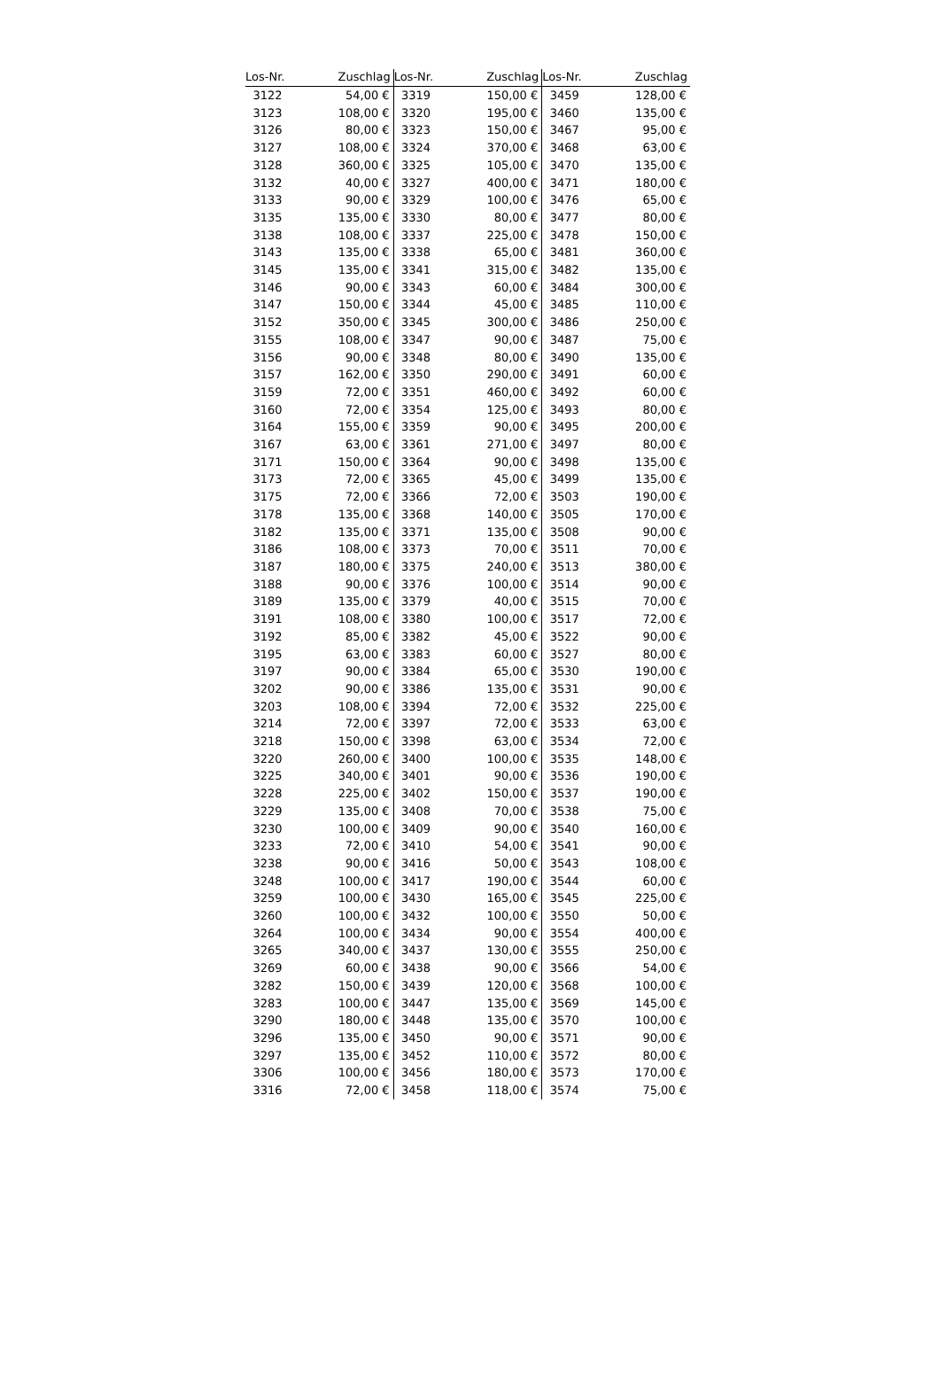| Los-Nr. | Zuschlag | Los-Nr. | Zuschlag | Los-Nr. | Zuschlag |
| --- | --- | --- | --- | --- | --- |
| 3122 | 54,00 € | 3319 | 150,00 € | 3459 | 128,00 € |
| 3123 | 108,00 € | 3320 | 195,00 € | 3460 | 135,00 € |
| 3126 | 80,00 € | 3323 | 150,00 € | 3467 | 95,00 € |
| 3127 | 108,00 € | 3324 | 370,00 € | 3468 | 63,00 € |
| 3128 | 360,00 € | 3325 | 105,00 € | 3470 | 135,00 € |
| 3132 | 40,00 € | 3327 | 400,00 € | 3471 | 180,00 € |
| 3133 | 90,00 € | 3329 | 100,00 € | 3476 | 65,00 € |
| 3135 | 135,00 € | 3330 | 80,00 € | 3477 | 80,00 € |
| 3138 | 108,00 € | 3337 | 225,00 € | 3478 | 150,00 € |
| 3143 | 135,00 € | 3338 | 65,00 € | 3481 | 360,00 € |
| 3145 | 135,00 € | 3341 | 315,00 € | 3482 | 135,00 € |
| 3146 | 90,00 € | 3343 | 60,00 € | 3484 | 300,00 € |
| 3147 | 150,00 € | 3344 | 45,00 € | 3485 | 110,00 € |
| 3152 | 350,00 € | 3345 | 300,00 € | 3486 | 250,00 € |
| 3155 | 108,00 € | 3347 | 90,00 € | 3487 | 75,00 € |
| 3156 | 90,00 € | 3348 | 80,00 € | 3490 | 135,00 € |
| 3157 | 162,00 € | 3350 | 290,00 € | 3491 | 60,00 € |
| 3159 | 72,00 € | 3351 | 460,00 € | 3492 | 60,00 € |
| 3160 | 72,00 € | 3354 | 125,00 € | 3493 | 80,00 € |
| 3164 | 155,00 € | 3359 | 90,00 € | 3495 | 200,00 € |
| 3167 | 63,00 € | 3361 | 271,00 € | 3497 | 80,00 € |
| 3171 | 150,00 € | 3364 | 90,00 € | 3498 | 135,00 € |
| 3173 | 72,00 € | 3365 | 45,00 € | 3499 | 135,00 € |
| 3175 | 72,00 € | 3366 | 72,00 € | 3503 | 190,00 € |
| 3178 | 135,00 € | 3368 | 140,00 € | 3505 | 170,00 € |
| 3182 | 135,00 € | 3371 | 135,00 € | 3508 | 90,00 € |
| 3186 | 108,00 € | 3373 | 70,00 € | 3511 | 70,00 € |
| 3187 | 180,00 € | 3375 | 240,00 € | 3513 | 380,00 € |
| 3188 | 90,00 € | 3376 | 100,00 € | 3514 | 90,00 € |
| 3189 | 135,00 € | 3379 | 40,00 € | 3515 | 70,00 € |
| 3191 | 108,00 € | 3380 | 100,00 € | 3517 | 72,00 € |
| 3192 | 85,00 € | 3382 | 45,00 € | 3522 | 90,00 € |
| 3195 | 63,00 € | 3383 | 60,00 € | 3527 | 80,00 € |
| 3197 | 90,00 € | 3384 | 65,00 € | 3530 | 190,00 € |
| 3202 | 90,00 € | 3386 | 135,00 € | 3531 | 90,00 € |
| 3203 | 108,00 € | 3394 | 72,00 € | 3532 | 225,00 € |
| 3214 | 72,00 € | 3397 | 72,00 € | 3533 | 63,00 € |
| 3218 | 150,00 € | 3398 | 63,00 € | 3534 | 72,00 € |
| 3220 | 260,00 € | 3400 | 100,00 € | 3535 | 148,00 € |
| 3225 | 340,00 € | 3401 | 90,00 € | 3536 | 190,00 € |
| 3228 | 225,00 € | 3402 | 150,00 € | 3537 | 190,00 € |
| 3229 | 135,00 € | 3408 | 70,00 € | 3538 | 75,00 € |
| 3230 | 100,00 € | 3409 | 90,00 € | 3540 | 160,00 € |
| 3233 | 72,00 € | 3410 | 54,00 € | 3541 | 90,00 € |
| 3238 | 90,00 € | 3416 | 50,00 € | 3543 | 108,00 € |
| 3248 | 100,00 € | 3417 | 190,00 € | 3544 | 60,00 € |
| 3259 | 100,00 € | 3430 | 165,00 € | 3545 | 225,00 € |
| 3260 | 100,00 € | 3432 | 100,00 € | 3550 | 50,00 € |
| 3264 | 100,00 € | 3434 | 90,00 € | 3554 | 400,00 € |
| 3265 | 340,00 € | 3437 | 130,00 € | 3555 | 250,00 € |
| 3269 | 60,00 € | 3438 | 90,00 € | 3566 | 54,00 € |
| 3282 | 150,00 € | 3439 | 120,00 € | 3568 | 100,00 € |
| 3283 | 100,00 € | 3447 | 135,00 € | 3569 | 145,00 € |
| 3290 | 180,00 € | 3448 | 135,00 € | 3570 | 100,00 € |
| 3296 | 135,00 € | 3450 | 90,00 € | 3571 | 90,00 € |
| 3297 | 135,00 € | 3452 | 110,00 € | 3572 | 80,00 € |
| 3306 | 100,00 € | 3456 | 180,00 € | 3573 | 170,00 € |
| 3316 | 72,00 € | 3458 | 118,00 € | 3574 | 75,00 € |